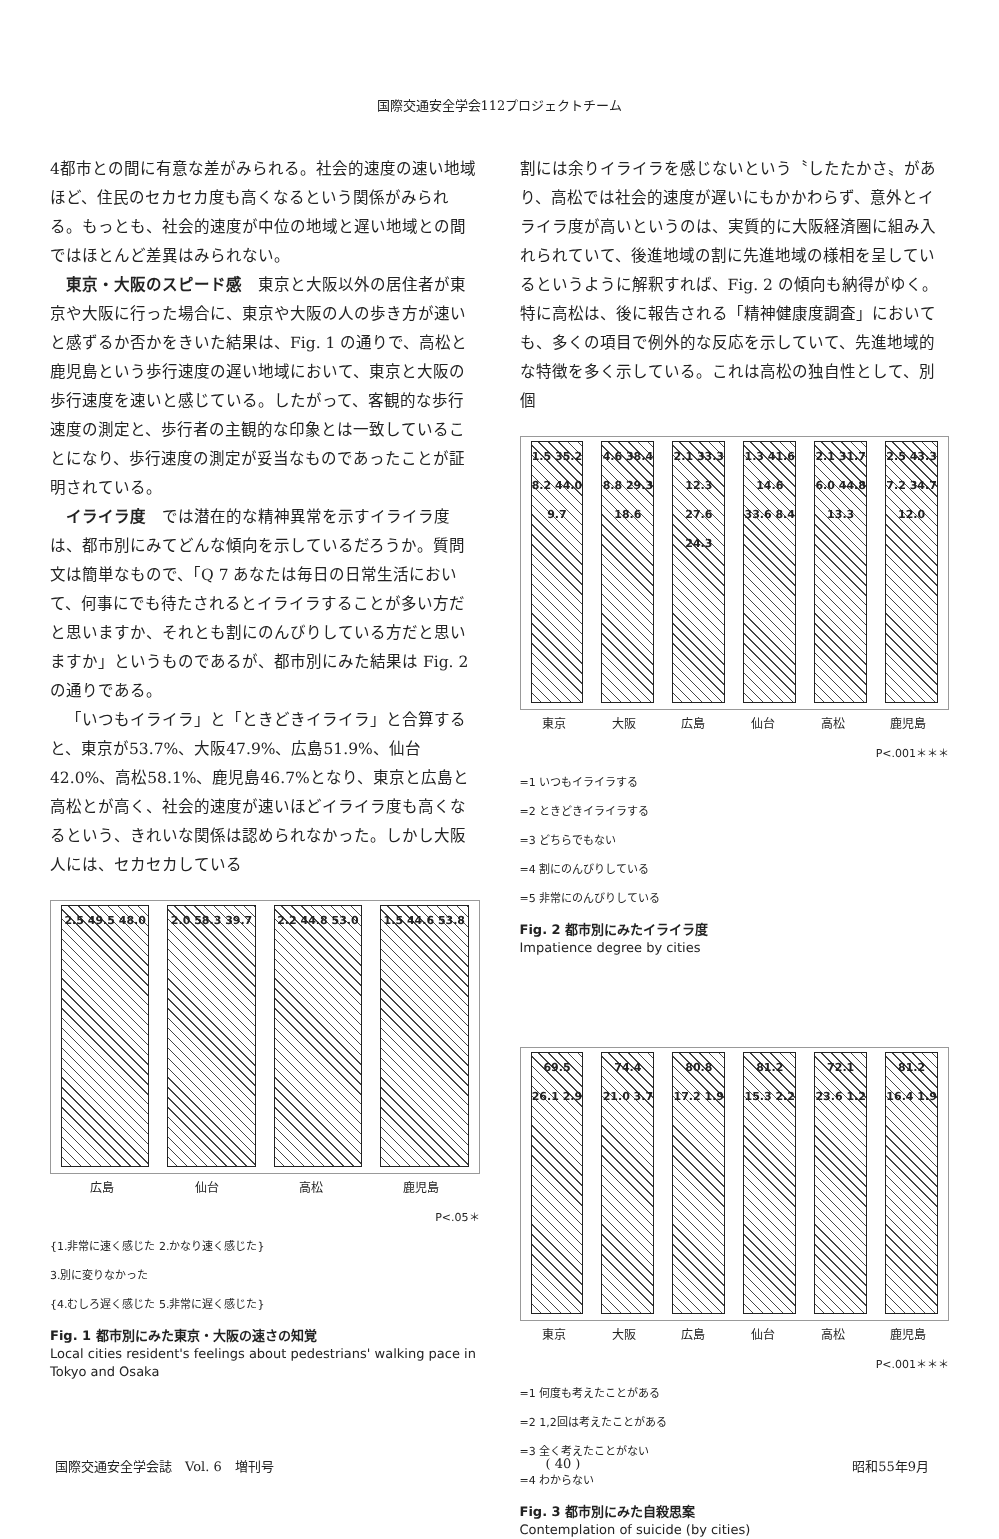国際交通安全学会112プロジェクトチーム
4都市との間に有意な差がみられる。社会的速度の速い地域ほど、住民のセカセカ度も高くなるという関係がみられる。もっとも、社会的速度が中位の地域と遅い地域との間ではほとんど差異はみられない。
東京・大阪のスピード感　東京と大阪以外の居住者が東京や大阪に行った場合に、東京や大阪の人の歩き方が速いと感ずるか否かをきいた結果は、Fig. 1 の通りで、高松と鹿児島という歩行速度の遅い地域において、東京と大阪の歩行速度を速いと感じている。したがって、客観的な歩行速度の測定と、歩行者の主観的な印象とは一致していることになり、歩行速度の測定が妥当なものであったことが証明されている。
イライラ度　では潜在的な精神異常を示すイライラ度は、都市別にみてどんな傾向を示しているだろうか。質問文は簡単なもので、「Q 7 あなたは毎日の日常生活において、何事にでも待たされるとイライラすることが多い方だと思いますか、それとも割にのんびりしている方だと思いますか」というものであるが、都市別にみた結果は Fig. 2 の通りである。
「いつもイライラ」と「ときどきイライラ」と合算すると、東京が53.7%、大阪47.9%、広島51.9%、仙台42.0%、高松58.1%、鹿児島46.7%となり、東京と広島と高松とが高く、社会的速度が速いほどイライラ度も高くなるという、きれいな関係は認められなかった。しかし大阪人には、セカセカしている
2.5 49.5 48.0
2.0 58.3 39.7
2.2 44.8 53.0
1.5 44.6 53.8
広島 仙台 高松 鹿児島
P<.05＊
{1.非常に速く感じた 2.かなり速く感じた}
3.別に変りなかった
{4.むしろ遅く感じた 5.非常に遅く感じた}
Fig. 1 都市別にみた東京・大阪の速さの知覚
Local cities resident's feelings about pedestrians' walking pace in Tokyo and Osaka
割には余りイライラを感じないという〝したたかさ〟があり、高松では社会的速度が遅いにもかかわらず、意外とイライラ度が高いというのは、実質的に大阪経済圏に組み入れられていて、後進地域の割に先進地域の様相を呈しているというように解釈すれば、Fig. 2 の傾向も納得がゆく。特に高松は、後に報告される「精神健康度調査」においても、多くの項目で例外的な反応を示していて、先進地域的な特徴を多く示している。これは高松の独自性として、別個
1.5 35.2 8.2 44.0 9.7
4.6 38.4 8.8 29.3 18.6
2.1 33.3 12.3 27.6 24.3
1.3 41.6 14.6 33.6 8.4
2.1 31.7 6.0 44.8 13.3
2.5 43.3 7.2 34.7 12.0
東京 大阪 広島 仙台 高松 鹿児島
P<.001＊＊＊
=1 いつもイライラする
=2 ときどきイライラする
=3 どちらでもない
=4 割にのんびりしている
=5 非常にのんびりしている
Fig. 2 都市別にみたイライラ度
Impatience degree by cities
69.5 26.1 2.9
74.4 21.0 3.7
80.8 17.2 1.9
81.2 15.3 2.2
72.1 23.6 1.2
81.2 16.4 1.9
東京 大阪 広島 仙台 高松 鹿児島
P<.001＊＊＊
=1 何度も考えたことがある
=2 1,2回は考えたことがある
=3 全く考えたことがない
=4 わからない
Fig. 3 都市別にみた自殺思案
Contemplation of suicide (by cities)
国際交通安全学会誌　Vol. 6　増刊号 ( 40 ) 昭和55年9月